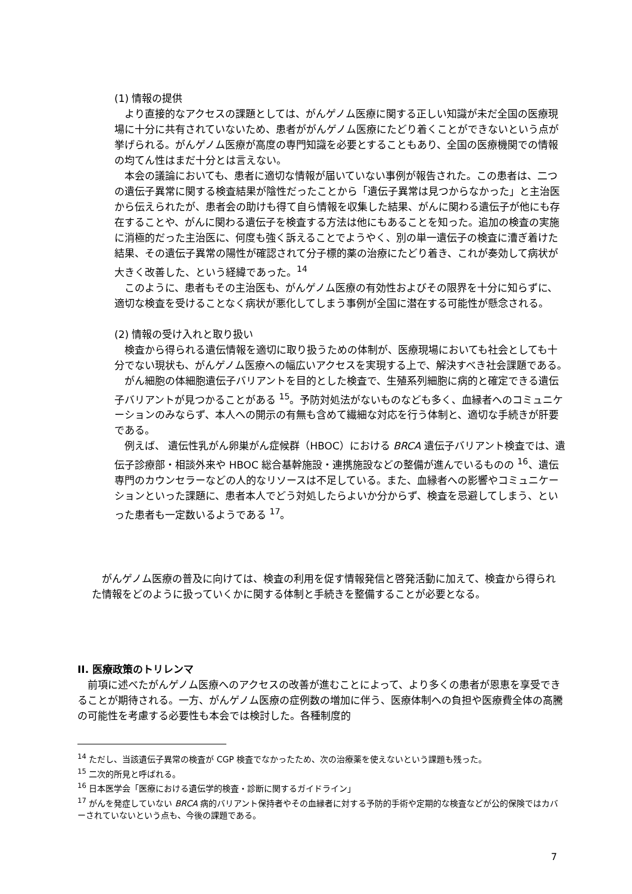(1) 情報の提供
より直接的なアクセスの課題としては、がんゲノム医療に関する正しい知識が未だ全国の医療現場に十分に共有されていないため、患者ががんゲノム医療にたどり着くことができないという点が挙げられる。がんゲノム医療が高度の専門知識を必要とすることもあり、全国の医療機関での情報の均てん性はまだ十分とは言えない。
本会の議論においても、患者に適切な情報が届いていない事例が報告された。この患者は、二つの遺伝子異常に関する検査結果が陰性だったことから「遺伝子異常は見つからなかった」と主治医から伝えられたが、患者会の助けも得て自ら情報を収集した結果、がんに関わる遺伝子が他にも存在することや、がんに関わる遺伝子を検査する方法は他にもあることを知った。追加の検査の実施に消極的だった主治医に、何度も強く訴えることでようやく、別の単一遺伝子の検査に漕ぎ着けた結果、その遺伝子異常の陽性が確認されて分子標的薬の治療にたどり着き、これが奏効して病状が大きく改善した、という経緯であった。<sup>14</sup>
このように、患者もその主治医も、がんゲノム医療の有効性およびその限界を十分に知らずに、適切な検査を受けることなく病状が悪化してしまう事例が全国に潜在する可能性が懸念される。
(2) 情報の受け入れと取り扱い
検査から得られる遺伝情報を適切に取り扱うための体制が、医療現場においても社会としても十分でない現状も、がんゲノム医療への幅広いアクセスを実現する上で、解決すべき社会課題である。
がん細胞の体細胞遺伝子バリアントを目的とした検査で、生殖系列細胞に病的と確定できる遺伝子バリアントが見つかることがある <sup>15</sup>。予防対処法がないものなども多く、血縁者へのコミュニケーションのみならず、本人への開示の有無も含めて繊細な対応を行う体制と、適切な手続きが肝要である。
例えば、 遺伝性乳がん卵巣がん症候群（HBOC）における BRCA 遺伝子バリアント検査では、遺伝子診療部・相談外来や HBOC 総合基幹施設・連携施設などの整備が進んでいるものの <sup>16</sup>、遺伝専門のカウンセラーなどの人的なリソースは不足している。また、血縁者への影響やコミュニケーションといった課題に、患者本人でどう対処したらよいか分からず、検査を忌避してしまう、といった患者も一定数いるようである <sup>17</sup>。
がんゲノム医療の普及に向けては、検査の利用を促す情報発信と啓発活動に加えて、検査から得られた情報をどのように扱っていくかに関する体制と手続きを整備することが必要となる。
II. 医療政策のトリレンマ
前項に述べたがんゲノム医療へのアクセスの改善が進むことによって、より多くの患者が恩恵を享受できることが期待される。一方、がんゲノム医療の症例数の増加に伴う、医療体制への負担や医療費全体の高騰の可能性を考慮する必要性も本会では検討した。各種制度的
<sup>14</sup> ただし、当該遺伝子異常の検査が CGP 検査でなかったため、次の治療薬を使えないという課題も残った。
<sup>15</sup> 二次的所見と呼ばれる。
<sup>16</sup> 日本医学会「医療における遺伝学的検査・診断に関するガイドライン」
<sup>17</sup> がんを発症していない BRCA 病的バリアント保持者やその血縁者に対する予防的手術や定期的な検査などが公的保険ではカバーされていないという点も、今後の課題である。
7